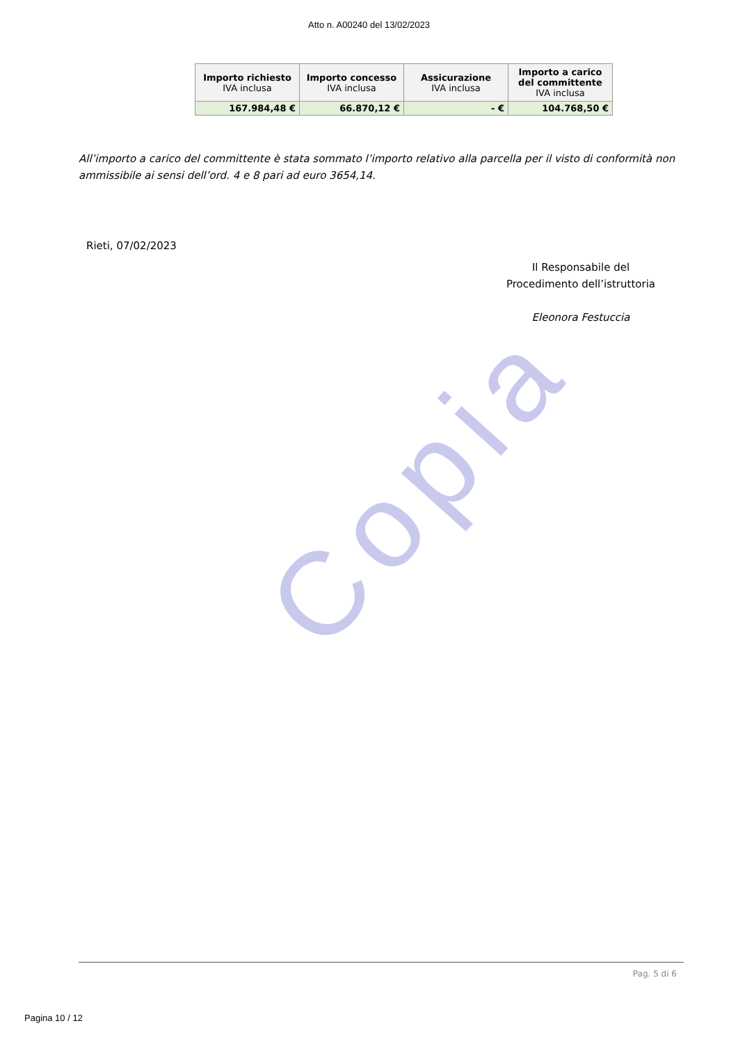Copia
Atto n. A00240 del 13/02/2023
| Importo richiesto IVA inclusa | Importo concesso IVA inclusa | Assicurazione IVA inclusa | Importo a carico del committente IVA inclusa |
| --- | --- | --- | --- |
| 167.984,48 € | 66.870,12 € | - € | 104.768,50 € |
All’importo a carico del committente è stata sommato l’importo relativo alla parcella per il visto di conformità non ammissibile ai sensi dell’ord. 4 e 8 pari ad euro 3654,14.
Rieti, 07/02/2023
Il Responsabile del
Procedimento dell’istruttoria
Eleonora Festuccia
Pag. 5 di 6
Pagina 10 / 12